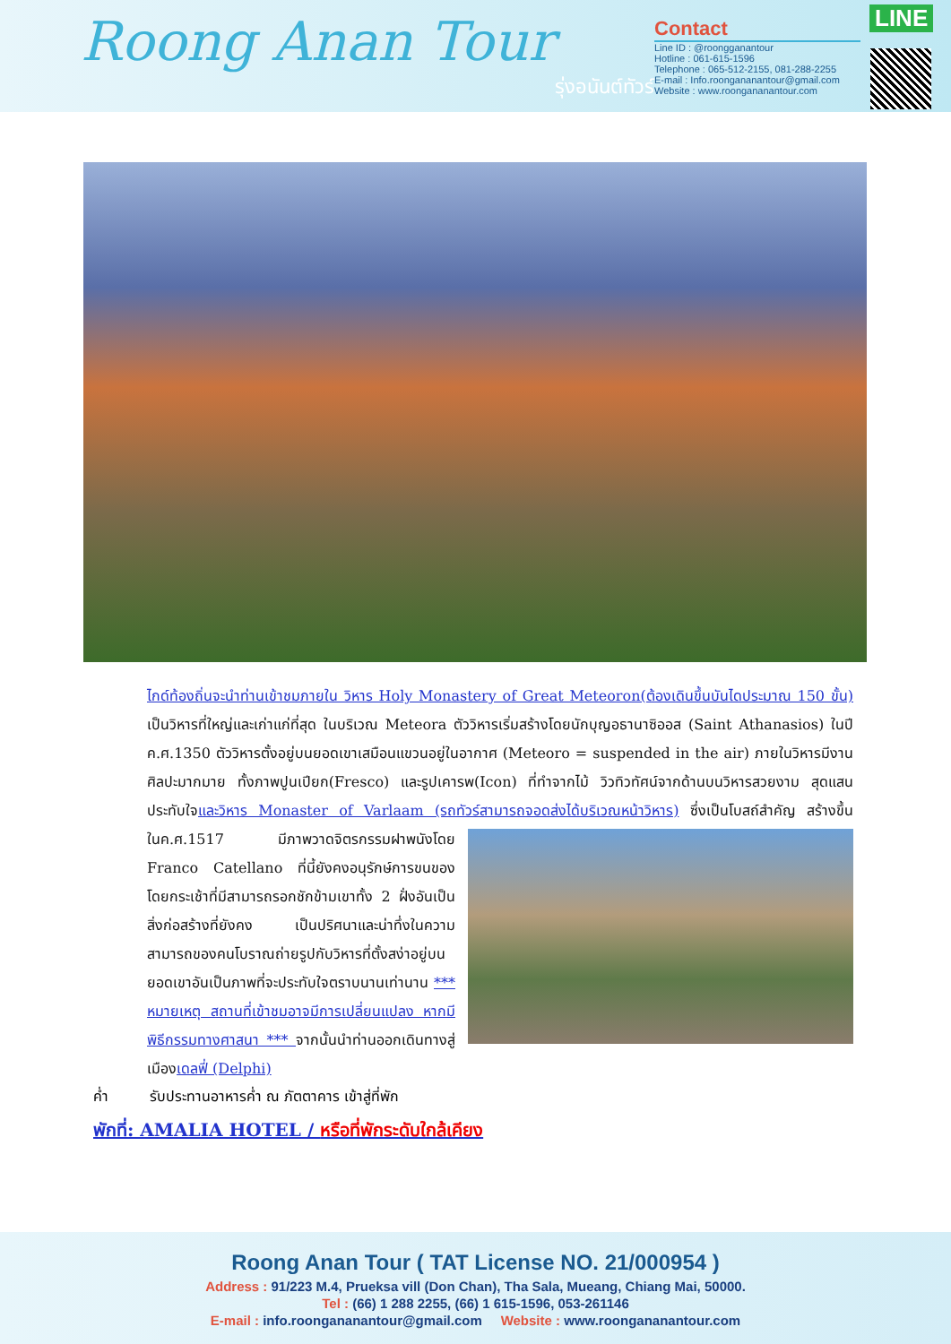Roong Anan Tour
รุ่งอนันต์ทัวร์
Contact
Line ID : @roongganantour
Hotline : 061-615-1596
Telephone : 065-512-2155, 081-288-2255
E-mail : Info.roongananantour@gmail.com
Website : www.roongananantour.com
LINE
ไกด์ท้องถิ่นจะนำท่านเข้าชมภายใน วิหาร Holy Monastery of Great Meteoron(ต้องเดินขึ้นบันไดประมาณ 150 ขั้น) เป็นวิหารที่ใหญ่และเก่าแก่ที่สุด ในบริเวณ Meteora ตัววิหารเริ่มสร้างโดยนักบุญอธานาซิออส (Saint Athanasios) ในปี ค.ศ.1350 ตัววิหารตั้งอยู่บนยอดเขาเสมือนแขวนอยู่ในอากาศ (Meteoro = suspended in the air) ภายในวิหารมีงานศิลปะมากมาย ทั้งภาพปูนเปียก(Fresco) และรูปเคารพ(Icon) ที่ทำจากไม้ วิวทิวทัศน์จากด้านบนวิหารสวยงาม สุดแสนประทับใจและวิหาร Monaster of Varlaam (รถทัวร์สามารถจอดส่งได้บริเวณหน้าวิหาร)
ซึ่งเป็นโบสถ์สำคัญ สร้างขึ้นในค.ศ.1517 มีภาพวาดจิตรกรรมฝาพนังโดย Franco Catellano ที่นี้ยังคงอนุรักษ์การขนของโดยกระเช้าที่มีสามารถรอกชักข้ามเขาทั้ง 2 ฝั่งอันเป็นสิ่งก่อสร้างที่ยังคง เป็นปริศนาและน่าทึ่งในความสามารถของคนโบราณถ่ายรูปกับวิหารที่ตั้งสง่าอยู่บนยอดเขาอันเป็นภาพที่จะประทับใจตราบนานเท่านาน *** หมายเหตุ สถานที่เข้าชมอาจมีการเปลี่ยนแปลง หากมีพิธีกรรมทางศาสนา *** จากนั้นนำท่านออกเดินทางสู่เมืองเดลฟี่ (Delphi)
ค่ำ รับประทานอาหารค่ำ ณ ภัตตาคาร เข้าสู่ที่พัก
พักที่: AMALIA HOTEL / หรือที่พักระดับใกล้เคียง
Roong Anan Tour ( TAT License NO. 21/000954 )
Address : 91/223 M.4, Prueksa vill (Don Chan), Tha Sala, Mueang, Chiang Mai, 50000.
Tel : (66) 1 288 2255, (66) 1 615-1596, 053-261146
E-mail : info.roongananantour@gmail.com Website : www.roongananantour.com